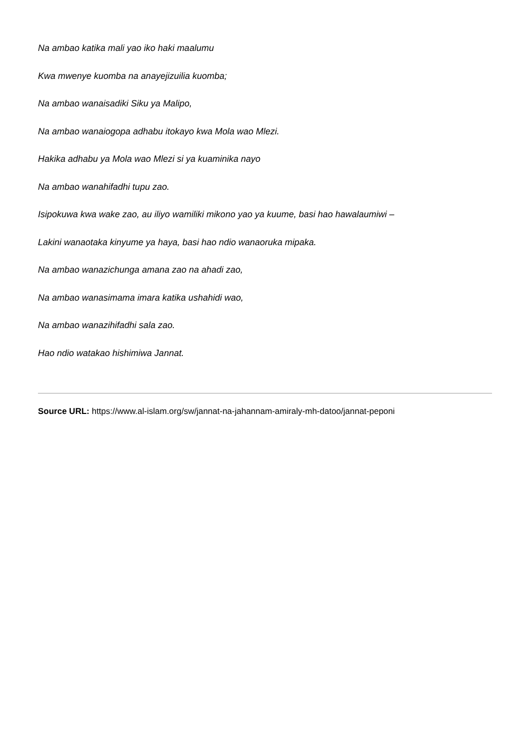Na ambao katika mali yao iko haki maalumu
Kwa mwenye kuomba na anayejizuilia kuomba;
Na ambao wanaisadiki Siku ya Malipo,
Na ambao wanaiogopa adhabu itokayo kwa Mola wao Mlezi.
Hakika adhabu ya Mola wao Mlezi si ya kuaminika nayo
Na ambao wanahifadhi tupu zao.
Isipokuwa kwa wake zao, au iliyo wamiliki mikono yao ya kuume, basi hao hawalaumiwi –
Lakini wanaotaka kinyume ya haya, basi hao ndio wanaoruka mipaka.
Na ambao wanazichunga amana zao na ahadi zao,
Na ambao wanasimama imara katika ushahidi wao,
Na ambao wanazihifadhi sala zao.
Hao ndio watakao hishimiwa Jannat.
Source URL: https://www.al-islam.org/sw/jannat-na-jahannam-amiraly-mh-datoo/jannat-peponi